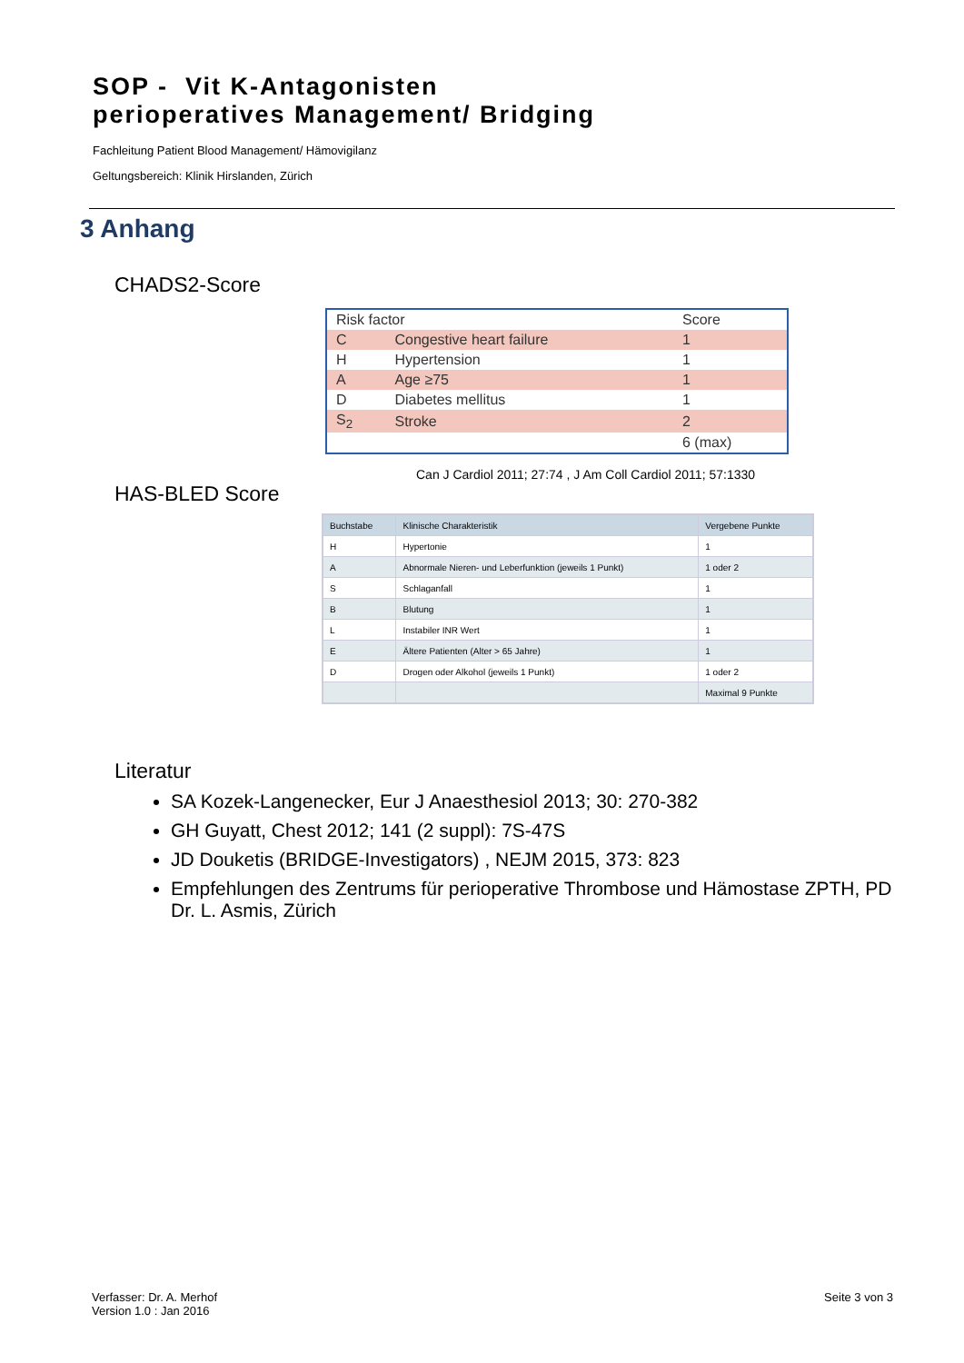SOP - Vit K-Antagonisten
perioperatives Management/ Bridging
Fachleitung Patient Blood Management/ Hämovigilanz
Geltungsbereich: Klinik Hirslanden, Zürich
3 Anhang
CHADS2-Score
| Risk factor | | Score |
| --- | --- | --- |
| C | Congestive heart failure | 1 |
| H | Hypertension | 1 |
| A | Age ≥75 | 1 |
| D | Diabetes mellitus | 1 |
| S<sub>2</sub> | Stroke | 2 |
| | | 6 (max) |
Can J Cardiol 2011; 27:74 , J Am Coll Cardiol 2011; 57:1330
HAS-BLED Score
| Buchstabe | Klinische Charakteristik | Vergebene Punkte |
| --- | --- | --- |
| H | Hypertonie | 1 |
| A | Abnormale Nieren- und Leberfunktion (jeweils 1 Punkt) | 1 oder 2 |
| S | Schlaganfall | 1 |
| B | Blutung | 1 |
| L | Instabiler INR Wert | 1 |
| E | Ältere Patienten (Alter > 65 Jahre) | 1 |
| D | Drogen oder Alkohol (jeweils 1 Punkt) | 1 oder 2 |
| | | Maximal 9 Punkte |
Literatur
SA Kozek-Langenecker, Eur J Anaesthesiol 2013; 30: 270-382
GH Guyatt, Chest 2012; 141 (2 suppl): 7S-47S
JD Douketis (BRIDGE-Investigators) , NEJM 2015, 373: 823
Empfehlungen des Zentrums für perioperative Thrombose und Hämostase ZPTH, PD Dr. L. Asmis, Zürich
Verfasser: Dr. A. Merhof
Version 1.0 : Jan 2016
Seite 3 von 3